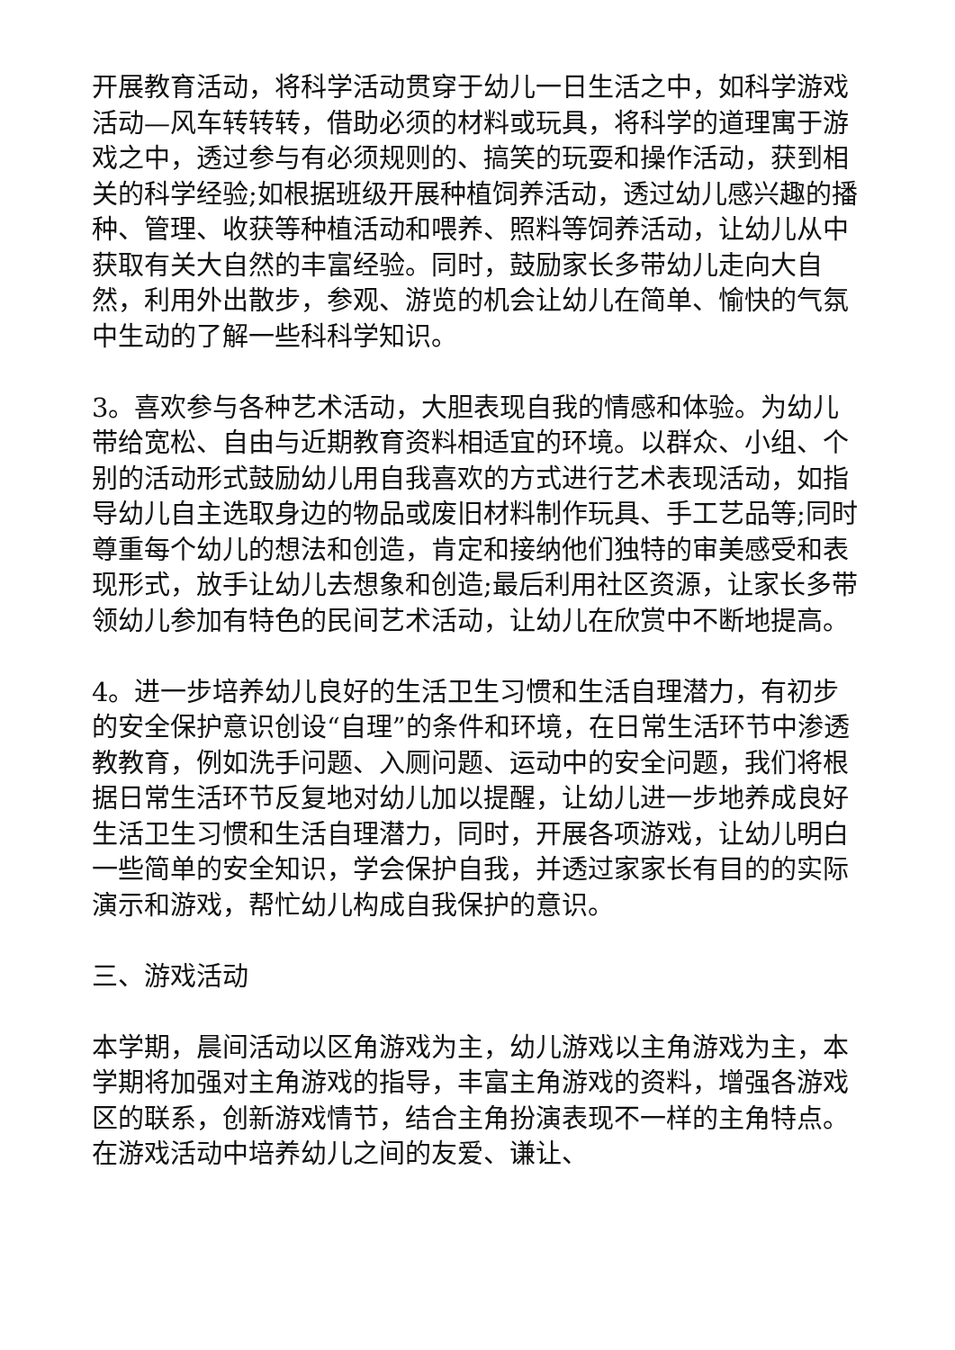开展教育活动，将科学活动贯穿于幼儿一日生活之中，如科学游戏活动—风车转转转，借助必须的材料或玩具，将科学的道理寓于游戏之中，透过参与有必须规则的、搞笑的玩耍和操作活动，获到相关的科学经验;如根据班级开展种植饲养活动，透过幼儿感兴趣的播种、管理、收获等种植活动和喂养、照料等饲养活动，让幼儿从中获取有关大自然的丰富经验。同时，鼓励家长多带幼儿走向大自然，利用外出散步，参观、游览的机会让幼儿在简单、愉快的气氛中生动的了解一些科科学知识。
3。喜欢参与各种艺术活动，大胆表现自我的情感和体验。为幼儿带给宽松、自由与近期教育资料相适宜的环境。以群众、小组、个别的活动形式鼓励幼儿用自我喜欢的方式进行艺术表现活动，如指导幼儿自主选取身边的物品或废旧材料制作玩具、手工艺品等;同时尊重每个幼儿的想法和创造，肯定和接纳他们独特的审美感受和表现形式，放手让幼儿去想象和创造;最后利用社区资源，让家长多带领幼儿参加有特色的民间艺术活动，让幼儿在欣赏中不断地提高。
4。进一步培养幼儿良好的生活卫生习惯和生活自理潜力，有初步的安全保护意识创设“自理”的条件和环境，在日常生活环节中渗透教教育，例如洗手问题、入厕问题、运动中的安全问题，我们将根据日常生活环节反复地对幼儿加以提醒，让幼儿进一步地养成良好生活卫生习惯和生活自理潜力，同时，开展各项游戏，让幼儿明白一些简单的安全知识，学会保护自我，并透过家家长有目的的实际演示和游戏，帮忙幼儿构成自我保护的意识。
三、游戏活动
本学期，晨间活动以区角游戏为主，幼儿游戏以主角游戏为主，本学期将加强对主角游戏的指导，丰富主角游戏的资料，增强各游戏区的联系，创新游戏情节，结合主角扮演表现不一样的主角特点。在游戏活动中培养幼儿之间的友爱、谦让、